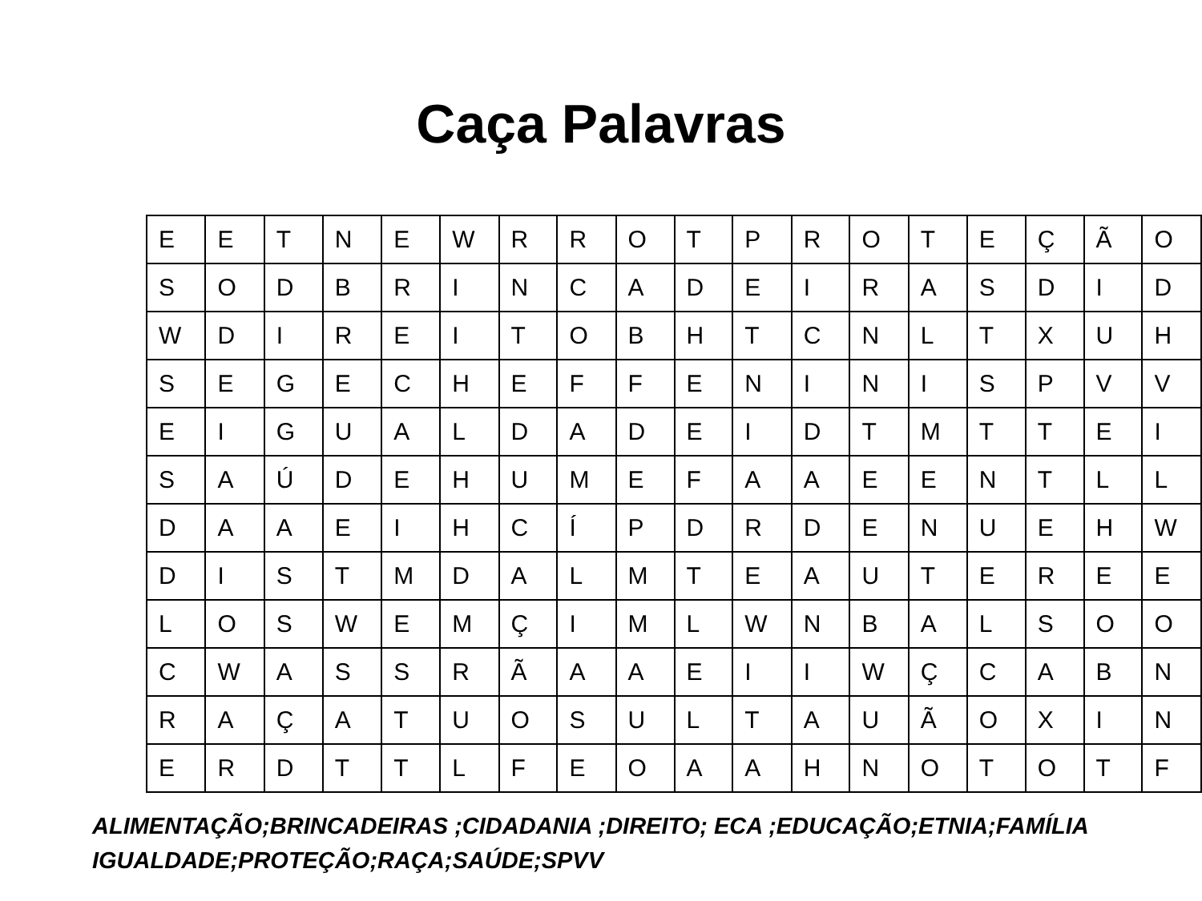Caça Palavras
| E | E | T | N | E | W | R | R | O | T | P | R | O | T | E | Ç | Ã | O |
| S | O | D | B | R | I | N | C | A | D | E | I | R | A | S | D | I | D |
| W | D | I | R | E | I | T | O | B | H | T | C | N | L | T | X | U | H |
| S | E | G | E | C | H | E | F | F | E | N | I | N | I | S | P | V | V |
| E | I | G | U | A | L | D | A | D | E | I | D | T | M | T | T | E | I |
| S | A | Ú | D | E | H | U | M | E | F | A | A | E | E | N | T | L | L |
| D | A | A | E | I | H | C | Í | P | D | R | D | E | N | U | E | H | W |
| D | I | S | T | M | D | A | L | M | T | E | A | U | T | E | R | E | E |
| L | O | S | W | E | M | Ç | I | M | L | W | N | B | A | L | S | O | O |
| C | W | A | S | S | R | Ã | A | A | E | I | I | W | Ç | C | A | B | N |
| R | A | Ç | A | T | U | O | S | U | L | T | A | U | Ã | O | X | I | N |
| E | R | D | T | T | L | F | E | O | A | A | H | N | O | T | O | T | F |
ALIMENTAÇÃO;BRINCADEIRAS ;CIDADANIA ;DIREITO; ECA ;EDUCAÇÃO;ETNIA;FAMÍLIA
IGUALDADE;PROTEÇÃO;RAÇA;SAÚDE;SPVV